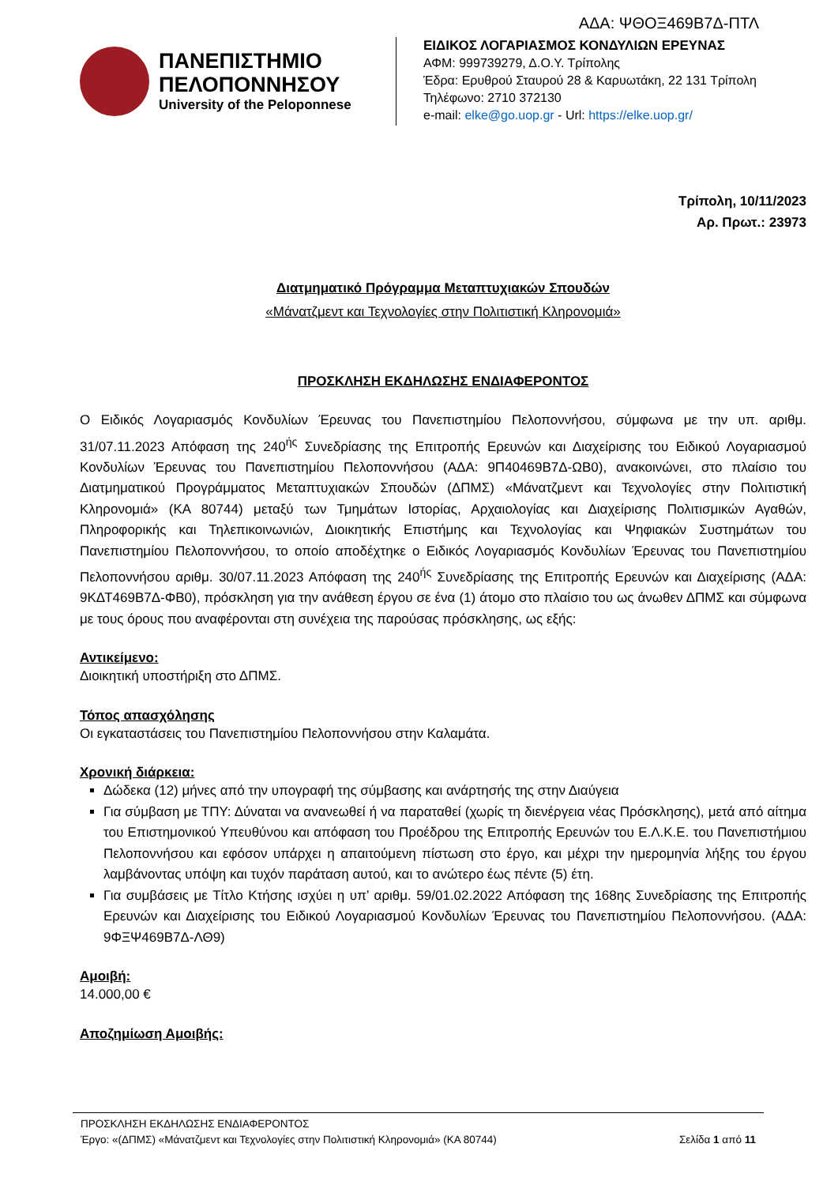ΑΔΑ: ΨΘΟΞ469Β7Δ-ΠΤΛ
ΠΑΝΕΠΙΣΤΗΜΙΟ
ΠΕΛΟΠΟΝΝΗΣΟΥ
University of the Peloponnese
ΕΙΔΙΚΟΣ ΛΟΓΑΡΙΑΣΜΟΣ ΚΟΝΔΥΛΙΩΝ ΕΡΕΥΝΑΣ
ΑΦΜ: 999739279, Δ.Ο.Υ. Τρίπολης
Έδρα: Ερυθρού Σταυρού 28 & Καρυωτάκη, 22 131 Τρίπολη
Τηλέφωνο: 2710 372130
e-mail: elke@go.uop.gr - Url: https://elke.uop.gr/
Τρίπολη, 10/11/2023
Αρ. Πρωτ.: 23973
Διατμηματικό Πρόγραμμα Μεταπτυχιακών Σπουδών
«Μάνατζμεντ και Τεχνολογίες στην Πολιτιστική Κληρονομιά»
ΠΡΟΣΚΛΗΣΗ ΕΚΔΗΛΩΣΗΣ ΕΝΔΙΑΦΕΡΟΝΤΟΣ
Ο Ειδικός Λογαριασμός Κονδυλίων Έρευνας του Πανεπιστημίου Πελοποννήσου, σύμφωνα με την υπ. αριθμ. 31/07.11.2023 Απόφαση της 240<sup>ής</sup> Συνεδρίασης της Επιτροπής Ερευνών και Διαχείρισης του Ειδικού Λογαριασμού Κονδυλίων Έρευνας του Πανεπιστημίου Πελοποννήσου (ΑΔΑ: 9Π40469Β7Δ-ΩΒ0), ανακοινώνει, στο πλαίσιο του Διατμηματικού Προγράμματος Μεταπτυχιακών Σπουδών (ΔΠΜΣ) «Μάνατζμεντ και Τεχνολογίες στην Πολιτιστική Κληρονομιά» (ΚΑ 80744) μεταξύ των Τμημάτων Ιστορίας, Αρχαιολογίας και Διαχείρισης Πολιτισμικών Αγαθών, Πληροφορικής και Τηλεπικοινωνιών, Διοικητικής Επιστήμης και Τεχνολογίας και Ψηφιακών Συστημάτων του Πανεπιστημίου Πελοποννήσου, το οποίο αποδέχτηκε ο Ειδικός Λογαριασμός Κονδυλίων Έρευνας του Πανεπιστημίου Πελοποννήσου αριθμ. 30/07.11.2023 Απόφαση της 240<sup>ής</sup> Συνεδρίασης της Επιτροπής Ερευνών και Διαχείρισης (ΑΔΑ: 9ΚΔΤ469Β7Δ-ΦΒ0), πρόσκληση για την ανάθεση έργου σε ένα (1) άτομο στο πλαίσιο του ως άνωθεν ΔΠΜΣ και σύμφωνα με τους όρους που αναφέρονται στη συνέχεια της παρούσας πρόσκλησης, ως εξής:
Αντικείμενο:
Διοικητική υποστήριξη στο ΔΠΜΣ.
Τόπος απασχόλησης
Οι εγκαταστάσεις του Πανεπιστημίου Πελοποννήσου στην Καλαμάτα.
Χρονική διάρκεια:
Δώδεκα (12) μήνες από την υπογραφή της σύμβασης και ανάρτησής της στην Διαύγεια
Για σύμβαση με ΤΠΥ: Δύναται να ανανεωθεί ή να παραταθεί (χωρίς τη διενέργεια νέας Πρόσκλησης), μετά από αίτημα του Επιστημονικού Υπευθύνου και απόφαση του Προέδρου της Επιτροπής Ερευνών του Ε.Λ.Κ.Ε. του Πανεπιστήμιου Πελοποννήσου και εφόσον υπάρχει η απαιτούμενη πίστωση στο έργο, και μέχρι την ημερομηνία λήξης του έργου λαμβάνοντας υπόψη και τυχόν παράταση αυτού, και το ανώτερο έως πέντε (5) έτη.
Για συμβάσεις με Τίτλο Κτήσης ισχύει η υπ’ αριθμ. 59/01.02.2022 Απόφαση της 168ης Συνεδρίασης της Επιτροπής Ερευνών και Διαχείρισης του Ειδικού Λογαριασμού Κονδυλίων Έρευνας του Πανεπιστημίου Πελοποννήσου. (ΑΔΑ: 9ΦΞΨ469Β7Δ-ΛΘ9)
Αμοιβή:
14.000,00 €
Αποζημίωση Αμοιβής:
ΠΡΟΣΚΛΗΣΗ ΕΚΔΗΛΩΣΗΣ ΕΝΔΙΑΦΕΡΟΝΤΟΣ
Έργο: «(ΔΠΜΣ) «Μάνατζμεντ και Τεχνολογίες στην Πολιτιστική Κληρονομιά» (ΚΑ 80744) Σελίδα 1 από 11